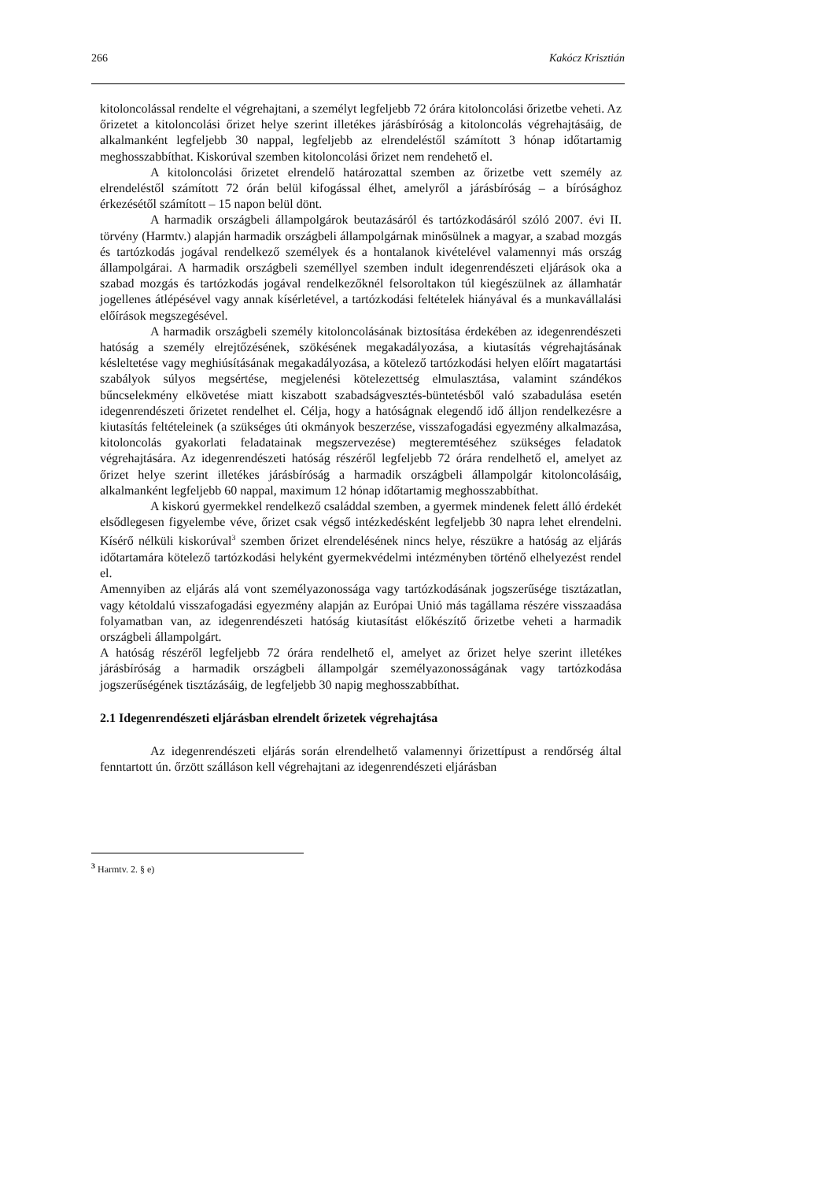266 Kakócz Krisztián
kitoloncolással rendelte el végrehajtani, a személyt legfeljebb 72 órára kitoloncolási őrizetbe veheti. Az őrizetet a kitoloncolási őrizet helye szerint illetékes járásbíróság a kitoloncolás végrehajtásáig, de alkalmanként legfeljebb 30 nappal, legfeljebb az elrendeléstől számított 3 hónap időtartamig meghosszabbíthat. Kiskorúval szemben kitoloncolási őrizet nem rendehető el.
A kitoloncolási őrizetet elrendelő határozattal szemben az őrizetbe vett személy az elrendeléstől számított 72 órán belül kifogással élhet, amelyről a járásbíróság – a bírósághoz érkezésétől számított – 15 napon belül dönt.
A harmadik országbeli állampolgárok beutazásáról és tartózkodásáról szóló 2007. évi II. törvény (Harmtv.) alapján harmadik országbeli állampolgárnak minősülnek a magyar, a szabad mozgás és tartózkodás jogával rendelkező személyek és a hontalanok kivételével valamennyi más ország állampolgárai. A harmadik országbeli személlyel szemben indult idegenrendészeti eljárások oka a szabad mozgás és tartózkodás jogával rendelkezőknél felsoroltakon túl kiegészülnek az államhatár jogellenes átlépésével vagy annak kísérletével, a tartózkodási feltételek hiányával és a munkavállalási előírások megszegésével.
A harmadik országbeli személy kitoloncolásának biztosítása érdekében az idegenrendészeti hatóság a személy elrejtőzésének, szökésének megakadályozása, a kiutasítás végrehajtásának késleltetése vagy meghiúsításának megakadályozása, a kötelező tartózkodási helyen előírt magatartási szabályok súlyos megsértése, megjelenési kötelezettség elmulasztása, valamint szándékos bűncselekmény elkövetése miatt kiszabott szabadságvesztés-büntetésből való szabadulása esetén idegenrendészeti őrizetet rendelhet el. Célja, hogy a hatóságnak elegendő idő álljon rendelkezésre a kiutasítás feltételeinek (a szükséges úti okmányok beszerzése, visszafogadási egyezmény alkalmazása, kitoloncolás gyakorlati feladatainak megszervezése) megteremtéséhez szükséges feladatok végrehajtására. Az idegenrendészeti hatóság részéről legfeljebb 72 órára rendelhető el, amelyet az őrizet helye szerint illetékes járásbíróság a harmadik országbeli állampolgár kitoloncolásáig, alkalmanként legfeljebb 60 nappal, maximum 12 hónap időtartamig meghosszabbíthat.
A kiskorú gyermekkel rendelkező családdal szemben, a gyermek mindenek felett álló érdekét elsődlegesen figyelembe véve, őrizet csak végső intézkedésként legfeljebb 30 napra lehet elrendelni. Kísérő nélküli kiskorúval<sup>3</sup> szemben őrizet elrendelésének nincs helye, részükre a hatóság az eljárás időtartamára kötelező tartózkodási helyként gyermekvédelmi intézményben történő elhelyezést rendel el.
Amennyiben az eljárás alá vont személyazonossága vagy tartózkodásának jogszerűsége tisztázatlan, vagy kétoldalú visszafogadási egyezmény alapján az Európai Unió más tagállama részére visszaadása folyamatban van, az idegenrendészeti hatóság kiutasítást előkészítő őrizetbe veheti a harmadik országbeli állampolgárt.
A hatóság részéről legfeljebb 72 órára rendelhető el, amelyet az őrizet helye szerint illetékes járásbíróság a harmadik országbeli állampolgár személyazonosságának vagy tartózkodása jogszerűségének tisztázásáig, de legfeljebb 30 napig meghosszabbíthat.
2.1 Idegenrendészeti eljárásban elrendelt őrizetek végrehajtása
Az idegenrendészeti eljárás során elrendelhető valamennyi őrizettípust a rendőrség által fenntartott ún. őrzött szálláson kell végrehajtani az idegenrendészeti eljárásban
<sup>3</sup> Harmtv. 2. § e)